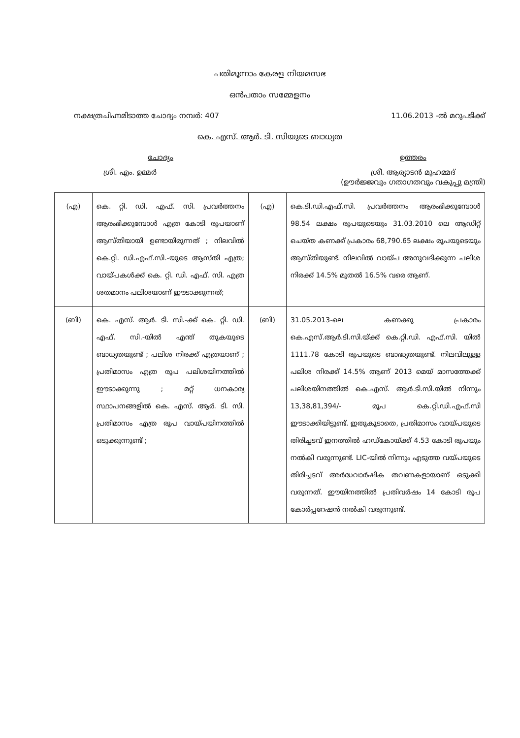പതിമൂന്നാം കേരള നിയമസഭ
ഒൻപതാം സമ്മേളനം
നക്ഷത്രചിഹ്നമിടാത്ത ചോദ്യം നമ്പർ: 407 11.06.2013 -ൽ മറുപടിക്ക്
കെ. എസ്. ആർ. ടി. സിയുടെ ബാധ്യത
ചോദ്യം ഉത്തരം
ശ്രീ. എം. ഉമ്മർ ശ്രീ. ആര്യാടൻ മുഹമ്മദ്
(ഊർജ്ജവും ഗതാഗതവും വകുപ്പു മന്ത്രി)
| (എ) | കെ. റ്റി. ഡി. എഫ്. സി. പ്രവർത്തനം ആരംഭിക്കുമ്പോൾ എത്ര കോടി രൂപയാണ് ആസ്തിയായി ഉണ്ടായിരുന്നത് ; നിലവിൽ കെ.റ്റി. ഡി.എഫ്.സി.-യുടെ ആസ്തി എത്ര; വായ്പകൾക്ക് കെ. റ്റി. ഡി. എഫ്. സി. എത്ര ശതമാനം പലിശയാണ് ഈടാക്കുന്നത്; | (എ) | കെ.ടി.ഡി.എഫ്.സി. പ്രവർത്തനം ആരംഭിക്കുമ്പോൾ 98.54 ലക്ഷം രൂപയുടെയും 31.03.2010 ലെ ആഡിറ്റ് ചെയ്ത കണക്ക് പ്രകാരം 68,790.65 ലക്ഷം രൂപയുടെയും ആസ്തിയുണ്ട്. നിലവിൽ വായ്പ അനുവദിക്കുന്ന പലിശ നിരക്ക് 14.5% മുതൽ 16.5% വരെ ആണ്. |
| (ബി) | കെ. എസ്. ആർ. ടി. സി.-ക്ക് കെ. റ്റി. ഡി. എഫ്. സി.-യിൽ എന്ത് തുകയുടെ ബാധ്യതയുണ്ട് ; പലിശ നിരക്ക് എത്രയാണ് ; പ്രതിമാസം എത്ര രൂപ പലിശയിനത്തിൽ ഈടാക്കുന്നു ; മറ്റ് ധനകാര്യ സ്ഥാപനങ്ങളിൽ കെ. എസ്. ആർ. ടി. സി. പ്രതിമാസം എത്ര രൂപ വായ്പയിനത്തിൽ ഒടുക്കുന്നുണ്ട് ; | (ബി) | 31.05.2013-ലെ കണക്കു പ്രകാരം കെ.എസ്.ആർ.ടി.സി.യ്ക്ക് കെ.റ്റി.ഡി. എഫ്.സി. യിൽ 1111.78 കോടി രൂപയുടെ ബാദ്ധ്യതയുണ്ട്. നിലവിലുള്ള പലിശ നിരക്ക് 14.5% ആണ് 2013 മെയ് മാസത്തേക്ക് പലിശയിനത്തിൽ കെ.എസ്. ആർ.ടി.സി.യിൽ നിന്നും 13,38,81,394/- രൂപ കെ.റ്റി.ഡി.എഫ്.സി ഈടാക്കിയിട്ടുണ്ട്. ഇതുകൂടാതെ, പ്രതിമാസം വായ്പയുടെ തിരിച്ചടവ് ഇനത്തിൽ ഹഡ്കോയ്ക്ക് 4.53 കോടി രൂപയും നൽകി വരുന്നുണ്ട്. LIC-യിൽ നിന്നും എടുത്ത വയ്പയുടെ തിരിച്ചടവ് അർദ്ധവാർഷിക തവണകളായാണ് ഒടുക്കി വരുന്നത്. ഈയിനത്തിൽ പ്രതിവർഷം 14 കോടി രൂപ കോർപ്പറേഷൻ നൽകി വരുന്നുണ്ട്. |